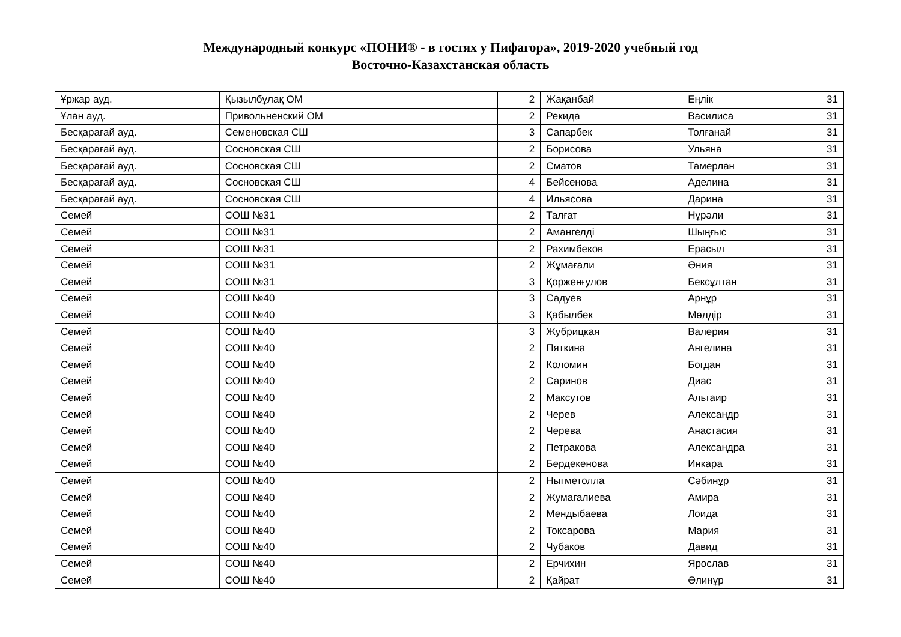Международный конкурс «ПОНИ® - в гостях у Пифагора», 2019-2020 учебный год
Восточно-Казахстанская область
| Ұржар ауд. | Қызылбұлақ ОМ | 2 | Жақанбай | Еңлік | 31 |
| Ұлан ауд. | Привольненский ОМ | 2 | Рекида | Василиса | 31 |
| Бесқарағай ауд. | Семеновская СШ | 3 | Сапарбек | Толғанай | 31 |
| Бесқарағай ауд. | Сосновская СШ | 2 | Борисова | Ульяна | 31 |
| Бесқарағай ауд. | Сосновская СШ | 2 | Сматов | Тамерлан | 31 |
| Бесқарағай ауд. | Сосновская СШ | 4 | Бейсенова | Аделина | 31 |
| Бесқарағай ауд. | Сосновская СШ | 4 | Ильясова | Дарина | 31 |
| Семей | СОШ №31 | 2 | Талғат | Нұрәли | 31 |
| Семей | СОШ №31 | 2 | Амангелді | Шыңғыс | 31 |
| Семей | СОШ №31 | 2 | Рахимбеков | Ерасыл | 31 |
| Семей | СОШ №31 | 2 | Жұмағали | Әния | 31 |
| Семей | СОШ №31 | 3 | Қорженғулов | Бексұлтан | 31 |
| Семей | СОШ №40 | 3 | Садуев | Арнұр | 31 |
| Семей | СОШ №40 | 3 | Қабылбек | Мөлдір | 31 |
| Семей | СОШ №40 | 3 | Жубрицкая | Валерия | 31 |
| Семей | СОШ №40 | 2 | Пяткина | Ангелина | 31 |
| Семей | СОШ №40 | 2 | Коломин | Богдан | 31 |
| Семей | СОШ №40 | 2 | Саринов | Диас | 31 |
| Семей | СОШ №40 | 2 | Максутов | Альтаир | 31 |
| Семей | СОШ №40 | 2 | Черев | Александр | 31 |
| Семей | СОШ №40 | 2 | Черева | Анастасия | 31 |
| Семей | СОШ №40 | 2 | Петракова | Александра | 31 |
| Семей | СОШ №40 | 2 | Бердекенова | Инкара | 31 |
| Семей | СОШ №40 | 2 | Ныгметолла | Сәбинұр | 31 |
| Семей | СОШ №40 | 2 | Жумагалиева | Амира | 31 |
| Семей | СОШ №40 | 2 | Мендыбаева | Лоида | 31 |
| Семей | СОШ №40 | 2 | Токсарова | Мария | 31 |
| Семей | СОШ №40 | 2 | Чубаков | Давид | 31 |
| Семей | СОШ №40 | 2 | Ерчихин | Ярослав | 31 |
| Семей | СОШ №40 | 2 | Қайрат | Әлинұр | 31 |